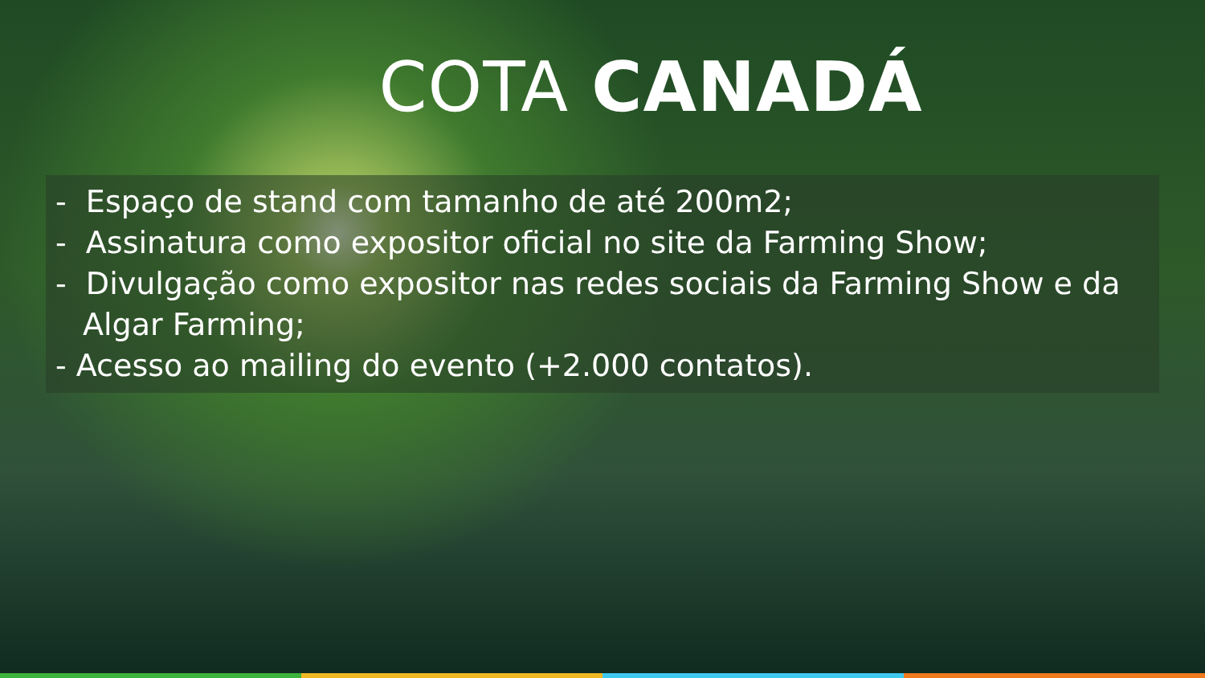COTA CANADÁ
- Espaço de stand com tamanho de até 200m2;
- Assinatura como expositor oficial no site da Farming Show;
- Divulgação como expositor nas redes sociais da Farming Show e da
Algar Farming;
- Acesso ao mailing do evento (+2.000 contatos).